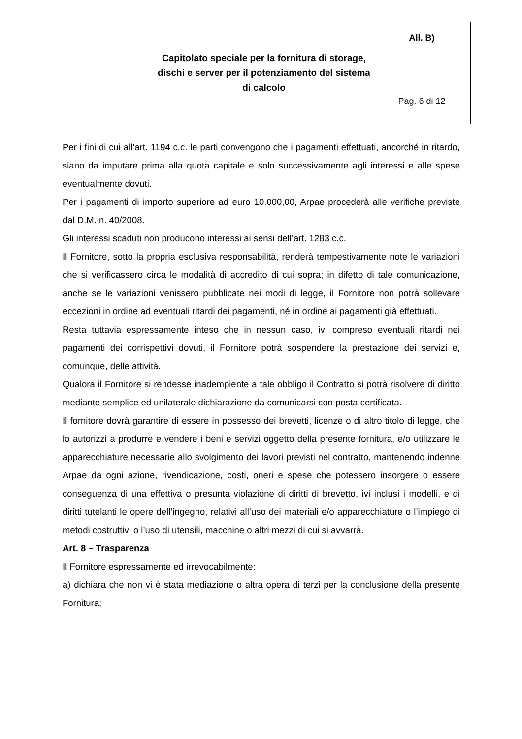| | Capitolato speciale per la fornitura di storage, dischi e server per il potenziamento del sistema di calcolo | All. B) |
| | | Pag. 6 di 12 |
Per i fini di cui all’art. 1194 c.c. le parti convengono che i pagamenti effettuati, ancorché in ritardo, siano da imputare prima alla quota capitale e solo successivamente agli interessi e alle spese eventualmente dovuti.
Per i pagamenti di importo superiore ad euro 10.000,00, Arpae procederà alle verifiche previste dal D.M. n. 40/2008.
Gli interessi scaduti non producono interessi ai sensi dell’art. 1283 c.c.
Il Fornitore, sotto la propria esclusiva responsabilità, renderà tempestivamente note le variazioni che si verificassero circa le modalità di accredito di cui sopra; in difetto di tale comunicazione, anche se le variazioni venissero pubblicate nei modi di legge, il Fornitore non potrà sollevare eccezioni in ordine ad eventuali ritardi dei pagamenti, né in ordine ai pagamenti già effettuati.
Resta tuttavia espressamente inteso che in nessun caso, ivi compreso eventuali ritardi nei pagamenti dei corrispettivi dovuti, il Fornitore potrà sospendere la prestazione dei servizi e, comunque, delle attività.
Qualora il Fornitore si rendesse inadempiente a tale obbligo il Contratto si potrà risolvere di diritto mediante semplice ed unilaterale dichiarazione da comunicarsi con posta certificata.
Il fornitore dovrà garantire di essere in possesso dei brevetti, licenze o di altro titolo di legge, che lo autorizzi a produrre e vendere i beni e servizi oggetto della presente fornitura, e/o utilizzare le apparecchiature necessarie allo svolgimento dei lavori previsti nel contratto, mantenendo indenne Arpae da ogni azione, rivendicazione, costi, oneri e spese che potessero insorgere o essere conseguenza di una effettiva o presunta violazione di diritti di brevetto, ivi inclusi i modelli, e di diritti tutelanti le opere dell’ingegno, relativi all’uso dei materiali e/o apparecchiature o l’impiego di metodi costruttivi o l’uso di utensili, macchine o altri mezzi di cui si avvarrà.
Art. 8 – Trasparenza
Il Fornitore espressamente ed irrevocabilmente:
a) dichiara che non vi è stata mediazione o altra opera di terzi per la conclusione della presente Fornitura;